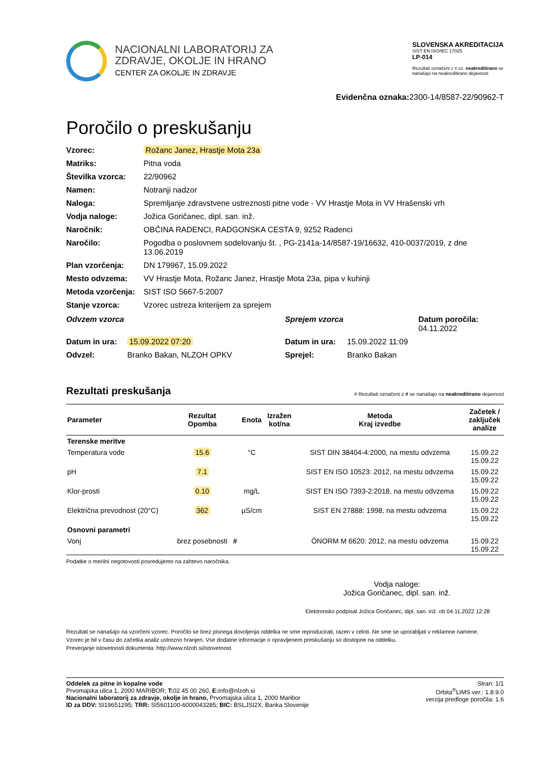NACIONALNI LABORATORIJ ZA
ZDRAVJE, OKOLJE IN HRANO
CENTER ZA OKOLJE IN ZDRAVJE
SLOVENSKA AKREDITACIJA
SIST EN ISO/IEC 17025
LP-014
Rezultati označeni z # oz. neakreditirano se nanašajo na neakreditirano dejavnost
Evidenčna oznaka: 2300-14/8587-22/90962-T
Poročilo o preskušanju
Vzorec: Rožanc Janez, Hrastje Mota 23a Matriks: Pitna voda Številka vzorca: 22/90962 Namen: Notranji nadzor Naloga: Spremljanje zdravstvene ustreznosti pitne vode - VV Hrastje Mota in VV Hrašenski vrh Vodja naloge: Jožica Goričanec, dipl. san. inž. Naročnik: OBČINA RADENCI, RADGONSKA CESTA 9, 9252 Radenci Naročilo: Pogodba o poslovnem sodelovanju št. , PG-2141a-14/8587-19/16632, 410-0037/2019, z dne 13.06.2019 Plan vzorčenja: DN 179967, 15.09.2022 Mesto odvzema: VV Hrastje Mota, Rožanc Janez, Hrastje Mota 23a, pipa v kuhinji Metoda vzorčenja: SIST ISO 5667-5:2007 Stanje vzorca: Vzorec ustreza kriterijem za sprejem
Odvzem vzorca Sprejem vzorca Datum poročila: 04.11.2022 Datum in ura: 15.09.2022 07:20 Datum in ura: 15.09.2022 11:09 Odvzel: Branko Bakan, NLZOH OPKV Sprejel: Branko Bakan
Rezultati preskušanja # Rezultati označeni z # se nanašajo na neakreditirano dejavnost
| Parameter | Rezultat Opomba | | Enota | Izražen kot/na | Metoda Kraj izvedbe | Začetek / zaključek analize |
| --- | --- | --- | --- | --- | --- | --- |
| Terenske meritve | | | | | | |
| Temperatura vode | 15.6 | | °C | | SIST DIN 38404-4:2000, na mestu odvzema | 15.09.22 15.09.22 |
| pH | 7.1 | | | | SIST EN ISO 10523: 2012, na mestu odvzema | 15.09.22 15.09.22 |
| Klor-prosti | 0.10 | | mg/L | | SIST EN ISO 7393-2:2018, na mestu odvzema | 15.09.22 15.09.22 |
| Električna prevodnost (20°C) | 362 | | µS/cm | | SIST EN 27888: 1998, na mestu odvzema | 15.09.22 15.09.22 |
| Osnovni parametri | | | | | | |
| Vonj | brez posebnosti | # | | | ÖNORM M 6620: 2012, na mestu odvzema | 15.09.22 15.09.22 |
Podatke o merilni negotovosti posredujemo na zahtevo naročnika.
Vodja naloge:
Jožica Goričanec, dipl. san. inž.
Elektronsko podpisal Jožica Goričanec, dipl. san. inž. ob 04.11.2022 12:28
Rezultati se nanašajo na vzorčeni vzorec. Poročilo se brez pisnega dovoljenja oddelka ne sme reproducirati, razen v celoti. Ne sme se uporabljati v reklamne namene.
Vzorec je bil v času do začetka analiz ustrezno hranjen. Vse dodatne informacije o opravljenem preskušanju so dostopne na oddelku.
Preverjanje istovetnosti dokumenta: http://www.nlzoh.si/istovetnost.
Oddelek za pitne in kopalne vode
Prvomajska ulica 1, 2000 MARIBOR; T: 02 45 00 260, E: info@nlzoh.si
Nacionalni laboratorij za zdravje, okolje in hrano, Prvomajska ulica 1, 2000 Maribor
ID za DDV: SI19651295; TRR: SI5601100-6000043285; BIC: BSLJSI2X, Banka Slovenije
Stran: 1/1
Orbita<sup>®</sup>LIMS ver.: 1.8.9.0
verzija predloge poročila: 1.6